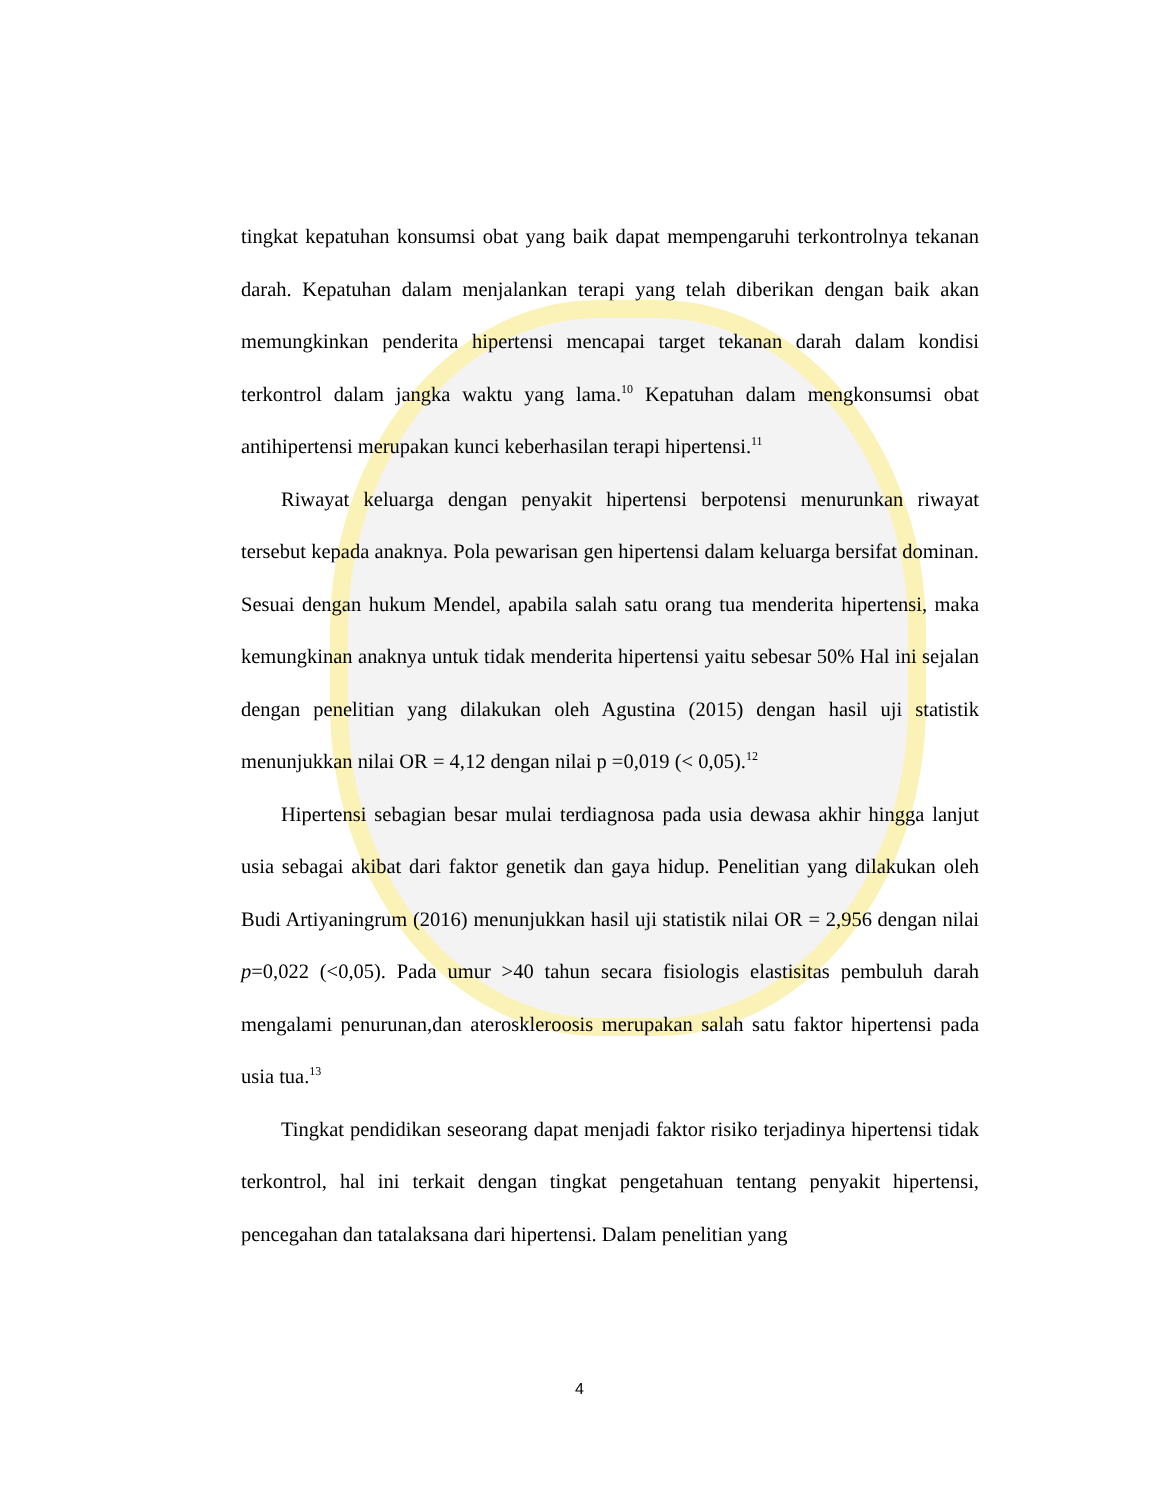tingkat kepatuhan konsumsi obat yang baik dapat mempengaruhi terkontrolnya tekanan darah. Kepatuhan dalam menjalankan terapi yang telah diberikan dengan baik akan memungkinkan penderita hipertensi mencapai target tekanan darah dalam kondisi terkontrol dalam jangka waktu yang lama.<sup>10</sup> Kepatuhan dalam mengkonsumsi obat antihipertensi merupakan kunci keberhasilan terapi hipertensi.<sup>11</sup>
Riwayat keluarga dengan penyakit hipertensi berpotensi menurunkan riwayat tersebut kepada anaknya. Pola pewarisan gen hipertensi dalam keluarga bersifat dominan. Sesuai dengan hukum Mendel, apabila salah satu orang tua menderita hipertensi, maka kemungkinan anaknya untuk tidak menderita hipertensi yaitu sebesar 50% Hal ini sejalan dengan penelitian yang dilakukan oleh Agustina (2015) dengan hasil uji statistik menunjukkan nilai OR = 4,12 dengan nilai p =0,019 (< 0,05).<sup>12</sup>
Hipertensi sebagian besar mulai terdiagnosa pada usia dewasa akhir hingga lanjut usia sebagai akibat dari faktor genetik dan gaya hidup. Penelitian yang dilakukan oleh Budi Artiyaningrum (2016) menunjukkan hasil uji statistik nilai OR = 2,956 dengan nilai p=0,022 (<0,05). Pada umur >40 tahun secara fisiologis elastisitas pembuluh darah mengalami penurunan,dan ateroskleroosis merupakan salah satu faktor hipertensi pada usia tua.<sup>13</sup>
Tingkat pendidikan seseorang dapat menjadi faktor risiko terjadinya hipertensi tidak terkontrol, hal ini terkait dengan tingkat pengetahuan tentang penyakit hipertensi, pencegahan dan tatalaksana dari hipertensi. Dalam penelitian yang
4